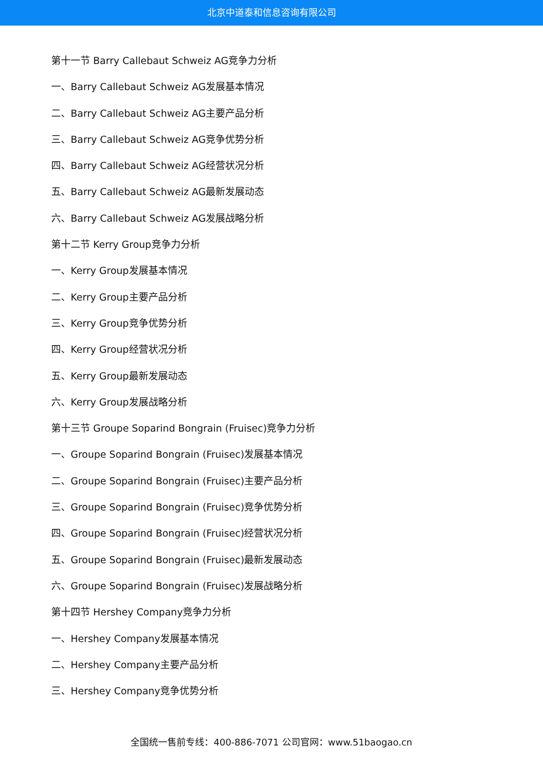北京中道泰和信息咨询有限公司
第十一节 Barry Callebaut Schweiz AG竞争力分析
一、Barry Callebaut Schweiz AG发展基本情况
二、Barry Callebaut Schweiz AG主要产品分析
三、Barry Callebaut Schweiz AG竞争优势分析
四、Barry Callebaut Schweiz AG经营状况分析
五、Barry Callebaut Schweiz AG最新发展动态
六、Barry Callebaut Schweiz AG发展战略分析
第十二节 Kerry Group竞争力分析
一、Kerry Group发展基本情况
二、Kerry Group主要产品分析
三、Kerry Group竞争优势分析
四、Kerry Group经营状况分析
五、Kerry Group最新发展动态
六、Kerry Group发展战略分析
第十三节 Groupe Soparind Bongrain (Fruisec)竞争力分析
一、Groupe Soparind Bongrain (Fruisec)发展基本情况
二、Groupe Soparind Bongrain (Fruisec)主要产品分析
三、Groupe Soparind Bongrain (Fruisec)竞争优势分析
四、Groupe Soparind Bongrain (Fruisec)经营状况分析
五、Groupe Soparind Bongrain (Fruisec)最新发展动态
六、Groupe Soparind Bongrain (Fruisec)发展战略分析
第十四节 Hershey Company竞争力分析
一、Hershey Company发展基本情况
二、Hershey Company主要产品分析
三、Hershey Company竞争优势分析
全国统一售前专线：400-886-7071 公司官网：www.51baogao.cn